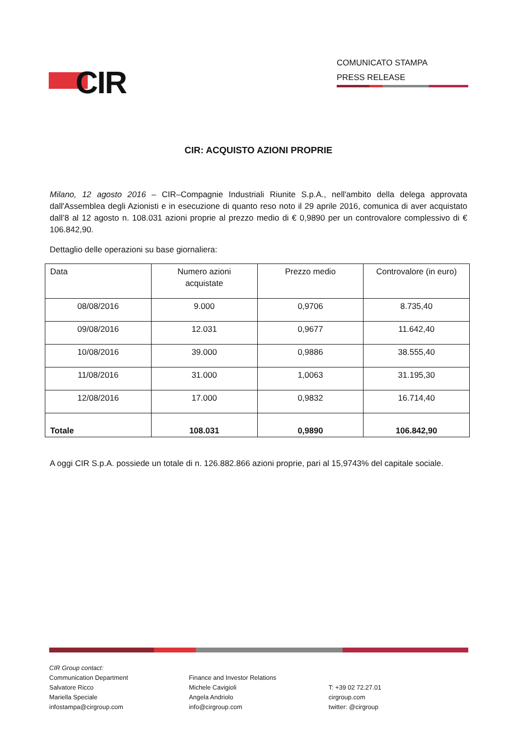CIR
COMUNICATO STAMPA
PRESS RELEASE
CIR: ACQUISTO AZIONI PROPRIE
Milano, 12 agosto 2016 – CIR–Compagnie Industriali Riunite S.p.A., nell'ambito della delega approvata dall'Assemblea degli Azionisti e in esecuzione di quanto reso noto il 29 aprile 2016, comunica di aver acquistato dall’8 al 12 agosto n. 108.031 azioni proprie al prezzo medio di € 0,9890 per un controvalore complessivo di € 106.842,90.
Dettaglio delle operazioni su base giornaliera:
| Data | Numero azioni acquistate | Prezzo medio | Controvalore (in euro) |
| 08/08/2016 | 9.000 | 0,9706 | 8.735,40 |
| 09/08/2016 | 12.031 | 0,9677 | 11.642,40 |
| 10/08/2016 | 39.000 | 0,9886 | 38.555,40 |
| 11/08/2016 | 31.000 | 1,0063 | 31.195,30 |
| 12/08/2016 | 17.000 | 0,9832 | 16.714,40 |
| Totale | 108.031 | 0,9890 | 106.842,90 |
A oggi CIR S.p.A. possiede un totale di n. 126.882.866 azioni proprie, pari al 15,9743% del capitale sociale.
CIR Group contact:
Communication Department
Salvatore Ricco
Mariella Speciale
infostampa@cirgroup.com
Finance and Investor Relations
Michele Cavigioli
Angela Andriolo
info@cirgroup.com
T: +39 02 72.27.01
cirgroup.com
twitter: @cirgroup